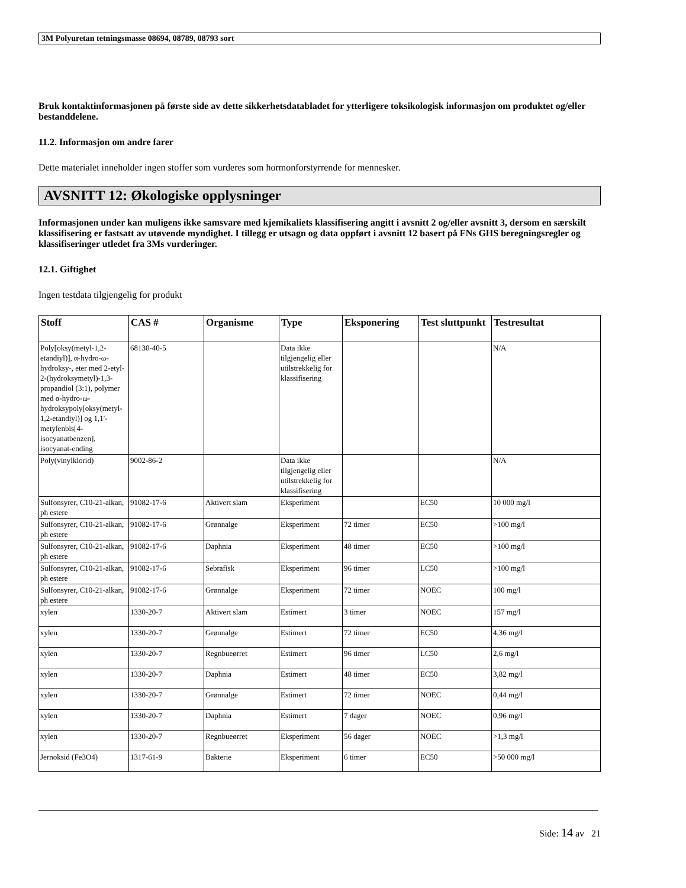3M Polyuretan tetningsmasse 08694, 08789, 08793 sort
Bruk kontaktinformasjonen på første side av dette sikkerhetsdatabladet for ytterligere toksikologisk informasjon om produktet og/eller bestanddelene.
11.2. Informasjon om andre farer
Dette materialet inneholder ingen stoffer som vurderes som hormonforstyrrende for mennesker.
AVSNITT 12: Økologiske opplysninger
Informasjonen under kan muligens ikke samsvare med kjemikaliets klassifisering angitt i avsnitt 2 og/eller avsnitt 3, dersom en særskilt klassifisering er fastsatt av utøvende myndighet. I tillegg er utsagn og data oppført i avsnitt 12 basert på FNs GHS beregningsregler og klassifiseringer utledet fra 3Ms vurderinger.
12.1. Giftighet
Ingen testdata tilgjengelig for produkt
| Stoff | CAS # | Organisme | Type | Eksponering | Test sluttpunkt | Testresultat |
| --- | --- | --- | --- | --- | --- | --- |
| Poly[oksy(metyl-1,2-etandiyl)], α-hydro-ω-hydroksy-, eter med 2-etyl-2-(hydroksymetyl)-1,3-propandiol (3:1), polymer med α-hydro-ω-hydroksypoly[oksy(metyl-1,2-etandiyl)] og 1,1'-metylenbis[4-isocyanatbenzen], isocyanat-ending | 68130-40-5 | | Data ikke tilgjengelig eller utilstrekkelig for klassifisering | | | N/A |
| Poly(vinylklorid) | 9002-86-2 | | Data ikke tilgjengelig eller utilstrekkelig for klassifisering | | | N/A |
| Sulfonsyrer, C10-21-alkan, ph estere | 91082-17-6 | Aktivert slam | Eksperiment | | EC50 | 10 000 mg/l |
| Sulfonsyrer, C10-21-alkan, ph estere | 91082-17-6 | Grønnalge | Eksperiment | 72 timer | EC50 | >100 mg/l |
| Sulfonsyrer, C10-21-alkan, ph estere | 91082-17-6 | Daphnia | Eksperiment | 48 timer | EC50 | >100 mg/l |
| Sulfonsyrer, C10-21-alkan, ph estere | 91082-17-6 | Sebrafisk | Eksperiment | 96 timer | LC50 | >100 mg/l |
| Sulfonsyrer, C10-21-alkan, ph estere | 91082-17-6 | Grønnalge | Eksperiment | 72 timer | NOEC | 100 mg/l |
| xylen | 1330-20-7 | Aktivert slam | Estimert | 3 timer | NOEC | 157 mg/l |
| xylen | 1330-20-7 | Grønnalge | Estimert | 72 timer | EC50 | 4,36 mg/l |
| xylen | 1330-20-7 | Regnbueørret | Estimert | 96 timer | LC50 | 2,6 mg/l |
| xylen | 1330-20-7 | Daphnia | Estimert | 48 timer | EC50 | 3,82 mg/l |
| xylen | 1330-20-7 | Grønnalge | Estimert | 72 timer | NOEC | 0,44 mg/l |
| xylen | 1330-20-7 | Daphnia | Estimert | 7 dager | NOEC | 0,96 mg/l |
| xylen | 1330-20-7 | Regnbueørret | Eksperiment | 56 dager | NOEC | >1,3 mg/l |
| Jernoksid (Fe3O4) | 1317-61-9 | Bakterie | Eksperiment | 6 timer | EC50 | >50 000 mg/l |
Side: 14 av 21